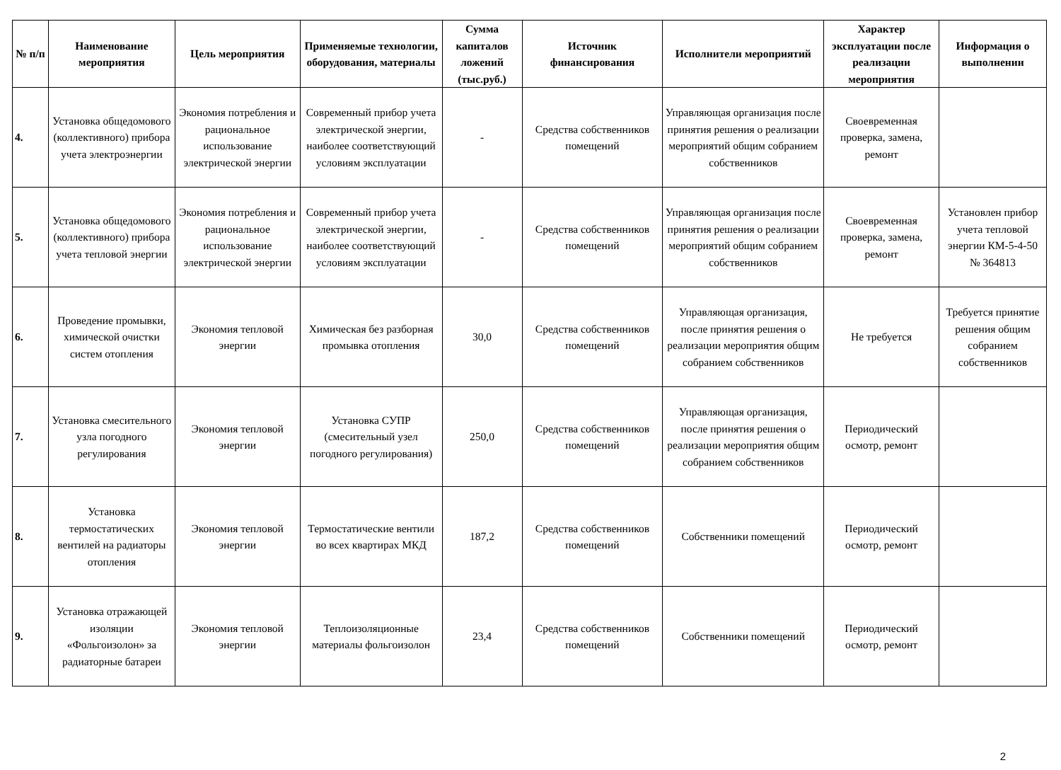| № п/п | Наименование мероприятия | Цель мероприятия | Применяемые технологии, оборудования, материалы | Сумма капиталов ложений (тыс.руб.) | Источник финансирования | Исполнители мероприятий | Характер эксплуатации после реализации мероприятия | Информация о выполнении |
| --- | --- | --- | --- | --- | --- | --- | --- | --- |
| 4. | Установка общедомового (коллективного) прибора учета электроэнергии | Экономия потребления и рациональное использование электрической энергии | Современный прибор учета электрической энергии, наиболее соответствующий условиям эксплуатации | - | Средства собственников помещений | Управляющая организация после принятия решения о реализации мероприятий общим собранием собственников | Своевременная проверка, замена, ремонт | |
| 5. | Установка общедомового (коллективного) прибора учета тепловой энергии | Экономия потребления и рациональное использование электрической энергии | Современный прибор учета электрической энергии, наиболее соответствующий условиям эксплуатации | - | Средства собственников помещений | Управляющая организация после принятия решения о реализации мероприятий общим собранием собственников | Своевременная проверка, замена, ремонт | Установлен прибор учета тепловой энергии КМ-5-4-50 № 364813 |
| 6. | Проведение промывки, химической очистки систем отопления | Экономия тепловой энергии | Химическая без разборная промывка отопления | 30,0 | Средства собственников помещений | Управляющая организация, после принятия решения о реализации мероприятия общим собранием собственников | Не требуется | Требуется принятие решения общим собранием собственников |
| 7. | Установка смесительного узла погодного регулирования | Экономия тепловой энергии | Установка СУПР (смесительный узел погодного регулирования) | 250,0 | Средства собственников помещений | Управляющая организация, после принятия решения о реализации мероприятия общим собранием собственников | Периодический осмотр, ремонт | |
| 8. | Установка термостатических вентилей на радиаторы отопления | Экономия тепловой энергии | Термостатические вентили во всех квартирах МКД | 187,2 | Средства собственников помещений | Собственники помещений | Периодический осмотр, ремонт | |
| 9. | Установка отражающей изоляции «Фольгоизолон» за радиаторные батареи | Экономия тепловой энергии | Теплоизоляционные материалы фольгоизолон | 23,4 | Средства собственников помещений | Собственники помещений | Периодический осмотр, ремонт | |
2